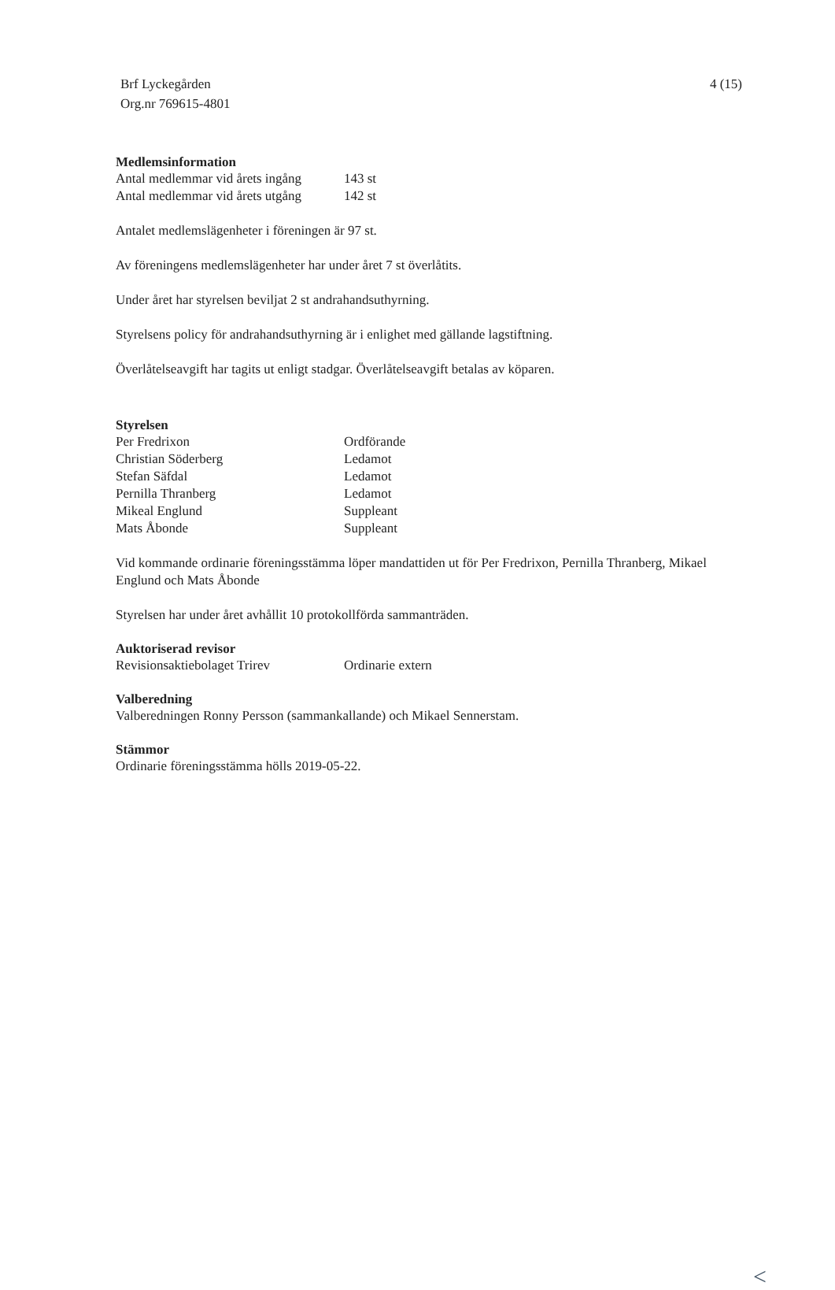Brf Lyckegården
Org.nr 769615-4801
4 (15)
Medlemsinformation
| Antal medlemmar vid årets ingång | 143 st |
| Antal medlemmar vid årets utgång | 142 st |
Antalet medlemslägenheter i föreningen är 97 st.
Av föreningens medlemslägenheter har under året 7 st överlåtits.
Under året har styrelsen beviljat 2 st andrahandsuthyrning.
Styrelsens policy för andrahandsuthyrning är i enlighet med gällande lagstiftning.
Överlåtelseavgift har tagits ut enligt stadgar. Överlåtelseavgift betalas av köparen.
Styrelsen
| Per Fredrixon | Ordförande |
| Christian Söderberg | Ledamot |
| Stefan Säfdal | Ledamot |
| Pernilla Thranberg | Ledamot |
| Mikeal Englund | Suppleant |
| Mats Åbonde | Suppleant |
Vid kommande ordinarie föreningsstämma löper mandattiden ut för Per Fredrixon, Pernilla Thranberg, Mikael Englund och Mats Åbonde
Styrelsen har under året avhållit 10 protokollförda sammanträden.
Auktoriserad revisor
| Revisionsaktiebolaget Trirev | Ordinarie extern |
Valberedning
Valberedningen Ronny Persson (sammankallande) och Mikael Sennerstam.
Stämmor
Ordinarie föreningsstämma hölls 2019-05-22.
<